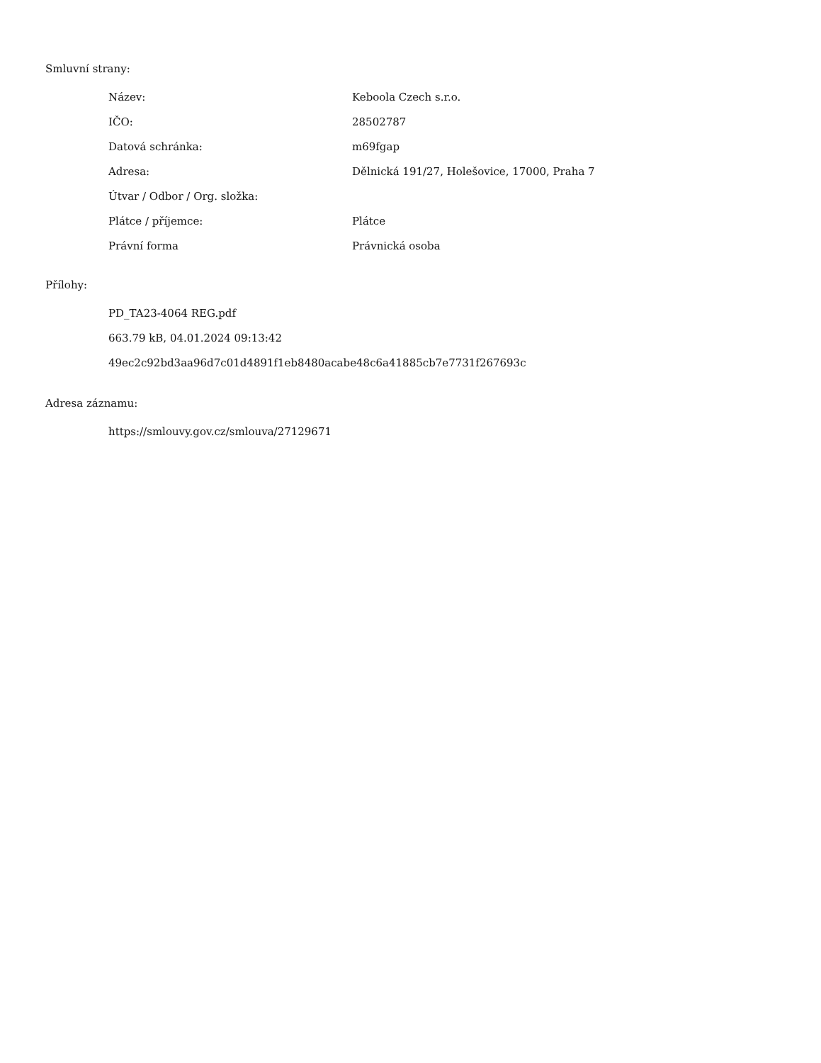Smluvní strany:
| Název: | Keboola Czech s.r.o. |
| IČO: | 28502787 |
| Datová schránka: | m69fgap |
| Adresa: | Dělnická 191/27, Holešovice, 17000, Praha 7 |
| Útvar / Odbor / Org. složka: | |
| Plátce / příjemce: | Plátce |
| Právní forma | Právnická osoba |
Přílohy:
PD_TA23-4064 REG.pdf
663.79 kB, 04.01.2024 09:13:42
49ec2c92bd3aa96d7c01d4891f1eb8480acabe48c6a41885cb7e7731f267693c
Adresa záznamu:
https://smlouvy.gov.cz/smlouva/27129671